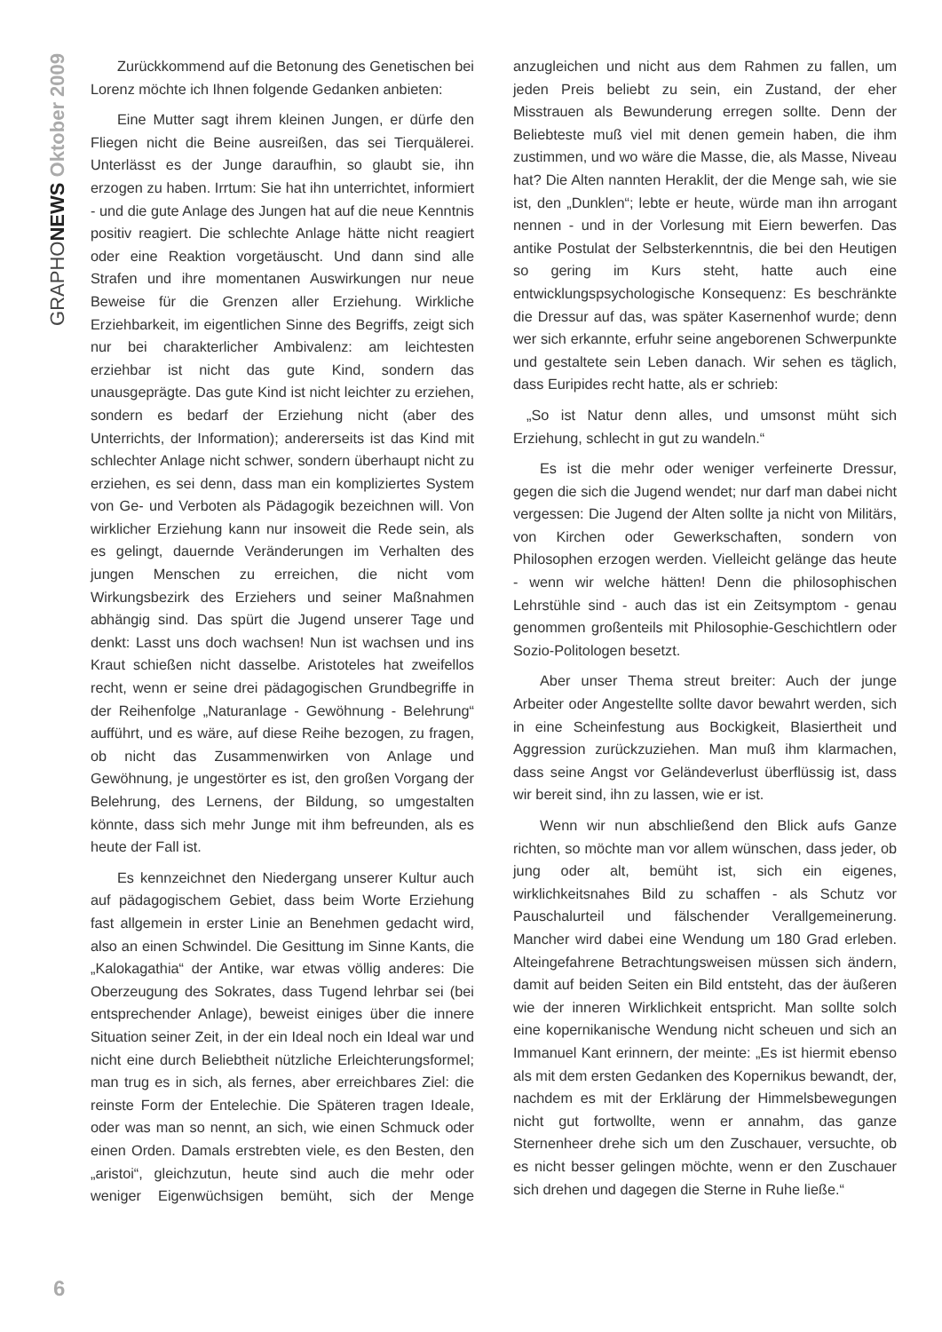GRAPHONEWS Oktober 2009
Zurückkommend auf die Betonung des Genetischen bei Lorenz möchte ich Ihnen folgende Gedanken anbieten:
Eine Mutter sagt ihrem kleinen Jungen, er dürfe den Fliegen nicht die Beine ausreißen, das sei Tierquälerei. Unterlässt es der Junge daraufhin, so glaubt sie, ihn erzogen zu haben. Irrtum: Sie hat ihn unterrichtet, informiert - und die gute Anlage des Jungen hat auf die neue Kenntnis positiv reagiert. Die schlechte Anlage hätte nicht reagiert oder eine Reaktion vorgetäuscht. Und dann sind alle Strafen und ihre momentanen Auswirkungen nur neue Beweise für die Grenzen aller Erziehung. Wirkliche Erziehbarkeit, im eigentlichen Sinne des Begriffs, zeigt sich nur bei charakterlicher Ambivalenz: am leichtesten erziehbar ist nicht das gute Kind, sondern das unausgeprägte. Das gute Kind ist nicht leichter zu erziehen, sondern es bedarf der Erziehung nicht (aber des Unterrichts, der Information); andererseits ist das Kind mit schlechter Anlage nicht schwer, sondern überhaupt nicht zu erziehen, es sei denn, dass man ein kompliziertes System von Ge- und Verboten als Pädagogik bezeichnen will. Von wirklicher Erziehung kann nur insoweit die Rede sein, als es gelingt, dauernde Veränderungen im Verhalten des jungen Menschen zu erreichen, die nicht vom Wirkungsbezirk des Erziehers und seiner Maßnahmen abhängig sind. Das spürt die Jugend unserer Tage und denkt: Lasst uns doch wachsen! Nun ist wachsen und ins Kraut schießen nicht dasselbe. Aristoteles hat zweifellos recht, wenn er seine drei pädagogischen Grundbegriffe in der Reihenfolge „Naturanlage - Gewöhnung - Belehrung“ aufführt, und es wäre, auf diese Reihe bezogen, zu fragen, ob nicht das Zusammenwirken von Anlage und Gewöhnung, je ungestörter es ist, den großen Vorgang der Belehrung, des Lernens, der Bildung, so umgestalten könnte, dass sich mehr Junge mit ihm befreunden, als es heute der Fall ist.
Es kennzeichnet den Niedergang unserer Kultur auch auf pädagogischem Gebiet, dass beim Worte Erziehung fast allgemein in erster Linie an Benehmen gedacht wird, also an einen Schwindel. Die Gesittung im Sinne Kants, die „Kalokagathia“ der Antike, war etwas völlig anderes: Die Oberzeugung des Sokrates, dass Tugend lehrbar sei (bei entsprechender Anlage), beweist einiges über die innere Situation seiner Zeit, in der ein Ideal noch ein Ideal war und nicht eine durch Beliebtheit nützliche Erleichterungsformel; man trug es in sich, als fernes, aber erreichbares Ziel: die reinste Form der Entelechie. Die Späteren tragen Ideale, oder was man so nennt, an sich, wie einen Schmuck oder einen Orden. Damals erstrebten viele, es den Besten, den „aristoi“, gleichzutun, heute sind auch die mehr oder weniger Eigenwüchsigen bemüht, sich der Menge anzugleichen und nicht aus dem Rahmen zu fallen, um jeden Preis beliebt zu sein, ein Zustand, der eher Misstrauen als Bewunderung erregen sollte. Denn der Beliebteste muß viel mit denen gemein haben, die ihm zustimmen, und wo wäre die Masse, die, als Masse, Niveau hat? Die Alten nannten Heraklit, der die Menge sah, wie sie ist, den „Dunklen“; lebte er heute, würde man ihn arrogant nennen - und in der Vorlesung mit Eiern bewerfen. Das antike Postulat der Selbsterkenntnis, die bei den Heutigen so gering im Kurs steht, hatte auch eine entwicklungspsychologische Konsequenz: Es beschränkte die Dressur auf das, was später Kasernenhof wurde; denn wer sich erkannte, erfuhr seine angeborenen Schwerpunkte und gestaltete sein Leben danach. Wir sehen es täglich, dass Euripides recht hatte, als er schrieb:
„So ist Natur denn alles, und umsonst müht sich Erziehung, schlecht in gut zu wandeln.“
Es ist die mehr oder weniger verfeinerte Dressur, gegen die sich die Jugend wendet; nur darf man dabei nicht vergessen: Die Jugend der Alten sollte ja nicht von Militärs, von Kirchen oder Gewerkschaften, sondern von Philosophen erzogen werden. Vielleicht gelänge das heute - wenn wir welche hätten! Denn die philosophischen Lehrstühle sind - auch das ist ein Zeitsymptom - genau genommen großenteils mit Philosophie-Geschichtlern oder Sozio-Politologen besetzt.
Aber unser Thema streut breiter: Auch der junge Arbeiter oder Angestellte sollte davor bewahrt werden, sich in eine Scheinfestung aus Bockigkeit, Blasiertheit und Aggression zurückzuziehen. Man muß ihm klarmachen, dass seine Angst vor Geländeverlust überflüssig ist, dass wir bereit sind, ihn zu lassen, wie er ist.
Wenn wir nun abschließend den Blick aufs Ganze richten, so möchte man vor allem wünschen, dass jeder, ob jung oder alt, bemüht ist, sich ein eigenes, wirklichkeitsnahes Bild zu schaffen - als Schutz vor Pauschalurteil und fälschender Verallgemeinerung. Mancher wird dabei eine Wendung um 180 Grad erleben. Alteingefahrene Betrachtungsweisen müssen sich ändern, damit auf beiden Seiten ein Bild entsteht, das der äußeren wie der inneren Wirklichkeit entspricht. Man sollte solch eine kopernikanische Wendung nicht scheuen und sich an Immanuel Kant erinnern, der meinte: „Es ist hiermit ebenso als mit dem ersten Gedanken des Kopernikus bewandt, der, nachdem es mit der Erklärung der Himmelsbewegungen nicht gut fortwollte, wenn er annahm, das ganze Sternenheer drehe sich um den Zuschauer, versuchte, ob es nicht besser gelingen möchte, wenn er den Zuschauer sich drehen und dagegen die Sterne in Ruhe ließe.“
6